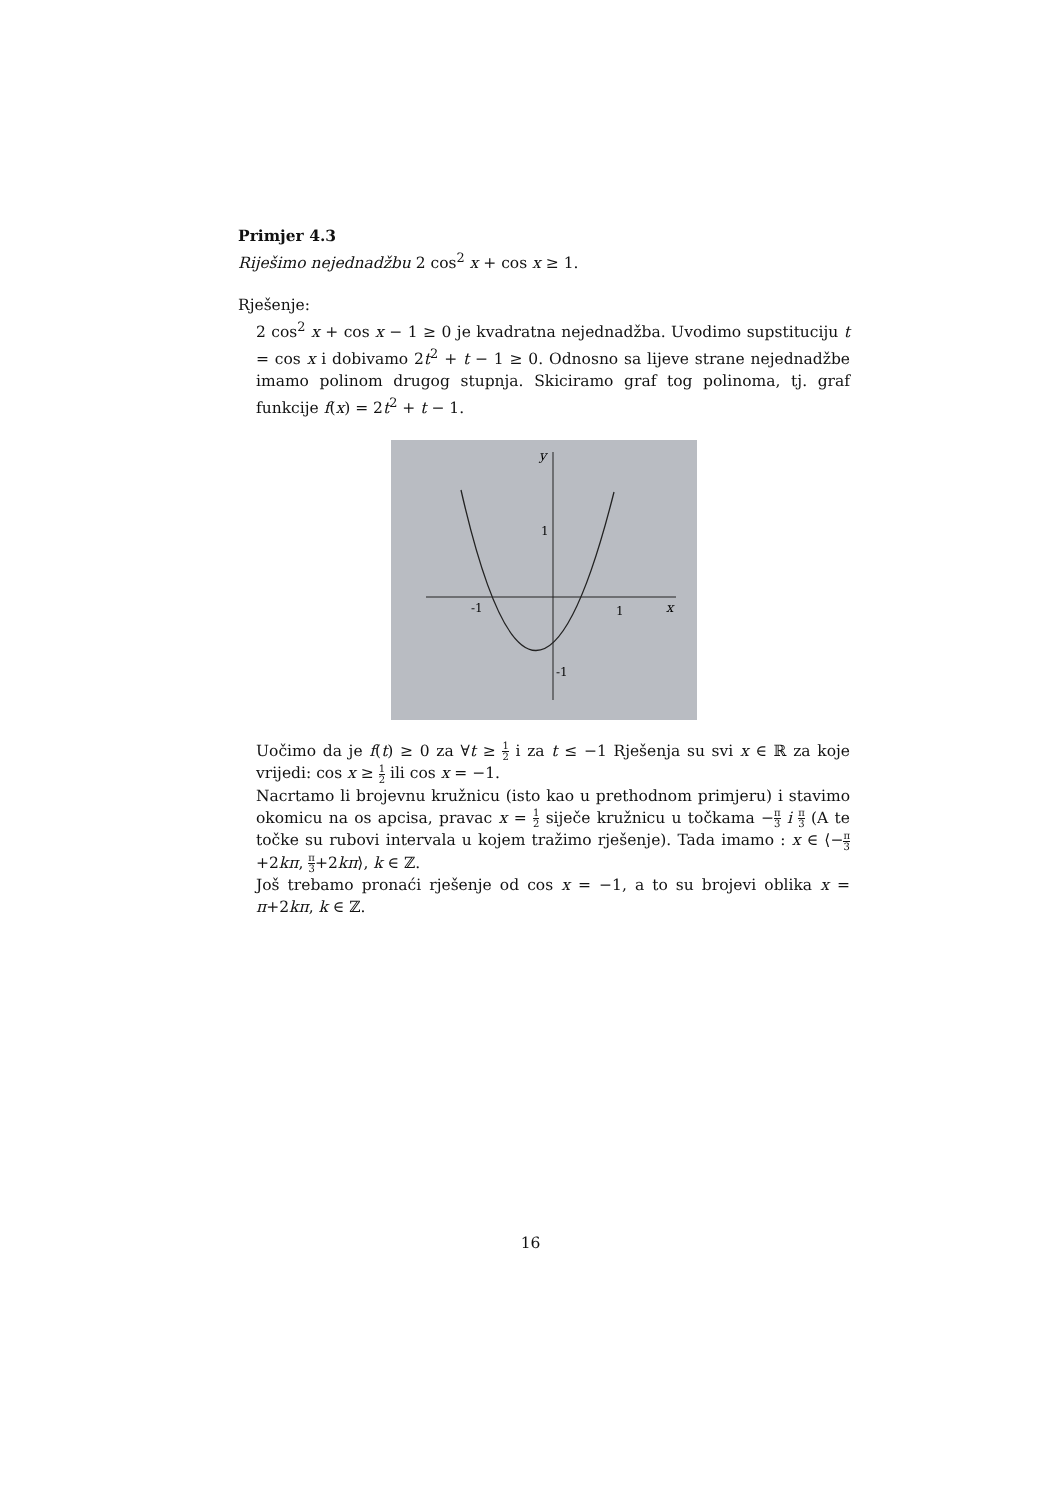Primjer 4.3
Riješimo nejednadžbu 2 cos<sup>2</sup> x + cos x ≥ 1.
Rješenje:
2 cos<sup>2</sup> x + cos x − 1 ≥ 0 je kvadratna nejednadžba. Uvodimo supstituciju t = cos x i dobivamo 2t<sup>2</sup> + t − 1 ≥ 0. Odnosno sa lijeve strane nejednadžbe imamo polinom drugog stupnja. Skiciramo graf tog polinoma, tj. graf funkcije f(x) = 2t<sup>2</sup> + t − 1.
y
1
-1
1
x
-1
Uočimo da je f(t) ≥ 0 za ∀t ≥ 1 2 i za t ≤ −1 Rješenja su svi x ∈ ℝ za koje vrijedi: cos x ≥ 1 2 ili cos x = −1.
Nacrtamo li brojevnu kružnicu (isto kao u prethodnom primjeru) i stavimo okomicu na os apcisa, pravac x = 1 2 siječe kružnicu u točkama −π 3 i π 3 (A te točke su rubovi intervala u kojem tražimo rješenje). Tada imamo : x ∈ ⟨−π 3+2kπ, π 3+2kπ⟩, k ∈ ℤ.
Još trebamo pronaći rješenje od cos x = −1, a to su brojevi oblika x = π+2kπ, k ∈ ℤ.
16